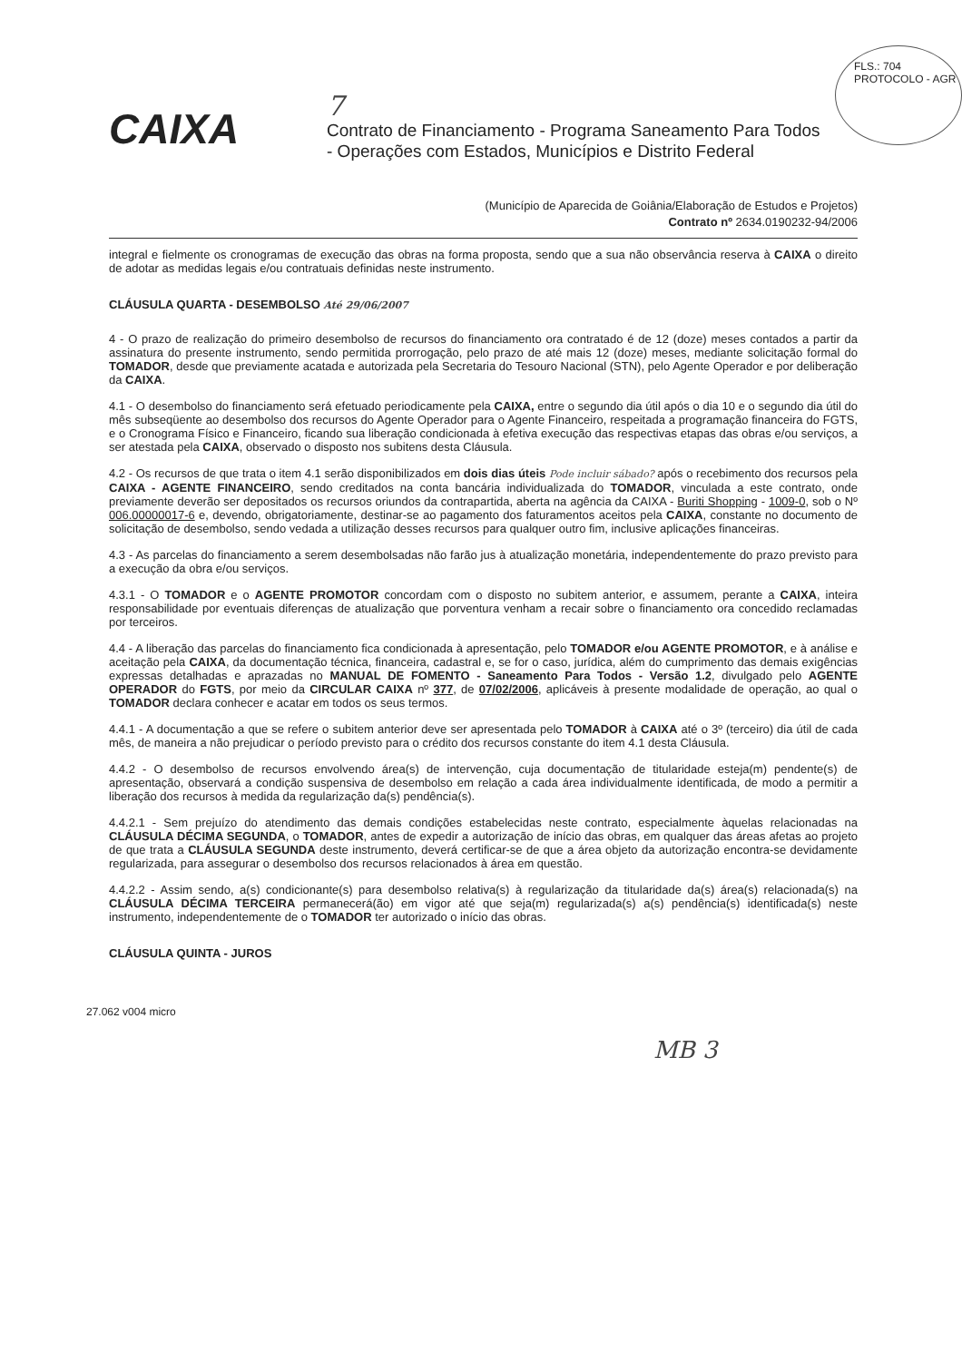FLS.: 704
PROTOCOLO - AGR
CAIXA
7
Contrato de Financiamento - Programa Saneamento Para Todos
- Operações com Estados, Municípios e Distrito Federal
(Município de Aparecida de Goiânia/Elaboração de Estudos e Projetos)
Contrato nº 2634.0190232-94/2006
integral e fielmente os cronogramas de execução das obras na forma proposta, sendo que a sua não observância reserva à CAIXA o direito de adotar as medidas legais e/ou contratuais definidas neste instrumento.
CLÁUSULA QUARTA - DESEMBOLSO Até 29/06/2007
4 - O prazo de realização do primeiro desembolso de recursos do financiamento ora contratado é de 12 (doze) meses contados a partir da assinatura do presente instrumento, sendo permitida prorrogação, pelo prazo de até mais 12 (doze) meses, mediante solicitação formal do TOMADOR, desde que previamente acatada e autorizada pela Secretaria do Tesouro Nacional (STN), pelo Agente Operador e por deliberação da CAIXA.
4.1 - O desembolso do financiamento será efetuado periodicamente pela CAIXA, entre o segundo dia útil após o dia 10 e o segundo dia útil do mês subseqüente ao desembolso dos recursos do Agente Operador para o Agente Financeiro, respeitada a programação financeira do FGTS, e o Cronograma Físico e Financeiro, ficando sua liberação condicionada à efetiva execução das respectivas etapas das obras e/ou serviços, a ser atestada pela CAIXA, observado o disposto nos subitens desta Cláusula.
4.2 - Os recursos de que trata o item 4.1 serão disponibilizados em dois dias úteis Pode incluir sábado? após o recebimento dos recursos pela CAIXA - AGENTE FINANCEIRO, sendo creditados na conta bancária individualizada do TOMADOR, vinculada a este contrato, onde previamente deverão ser depositados os recursos oriundos da contrapartida, aberta na agência da CAIXA - Buriti Shopping - 1009-0, sob o Nº 006.00000017-6 e, devendo, obrigatoriamente, destinar-se ao pagamento dos faturamentos aceitos pela CAIXA, constante no documento de solicitação de desembolso, sendo vedada a utilização desses recursos para qualquer outro fim, inclusive aplicações financeiras.
4.3 - As parcelas do financiamento a serem desembolsadas não farão jus à atualização monetária, independentemente do prazo previsto para a execução da obra e/ou serviços.
4.3.1 - O TOMADOR e o AGENTE PROMOTOR concordam com o disposto no subitem anterior, e assumem, perante a CAIXA, inteira responsabilidade por eventuais diferenças de atualização que porventura venham a recair sobre o financiamento ora concedido reclamadas por terceiros.
4.4 - A liberação das parcelas do financiamento fica condicionada à apresentação, pelo TOMADOR e/ou AGENTE PROMOTOR, e à análise e aceitação pela CAIXA, da documentação técnica, financeira, cadastral e, se for o caso, jurídica, além do cumprimento das demais exigências expressas detalhadas e aprazadas no MANUAL DE FOMENTO - Saneamento Para Todos - Versão 1.2, divulgado pelo AGENTE OPERADOR do FGTS, por meio da CIRCULAR CAIXA nº 377, de 07/02/2006, aplicáveis à presente modalidade de operação, ao qual o TOMADOR declara conhecer e acatar em todos os seus termos.
4.4.1 - A documentação a que se refere o subitem anterior deve ser apresentada pelo TOMADOR à CAIXA até o 3º (terceiro) dia útil de cada mês, de maneira a não prejudicar o período previsto para o crédito dos recursos constante do item 4.1 desta Cláusula.
4.4.2 - O desembolso de recursos envolvendo área(s) de intervenção, cuja documentação de titularidade esteja(m) pendente(s) de apresentação, observará a condição suspensiva de desembolso em relação a cada área individualmente identificada, de modo a permitir a liberação dos recursos à medida da regularização da(s) pendência(s).
4.4.2.1 - Sem prejuízo do atendimento das demais condições estabelecidas neste contrato, especialmente àquelas relacionadas na CLÁUSULA DÉCIMA SEGUNDA, o TOMADOR, antes de expedir a autorização de início das obras, em qualquer das áreas afetas ao projeto de que trata a CLÁUSULA SEGUNDA deste instrumento, deverá certificar-se de que a área objeto da autorização encontra-se devidamente regularizada, para assegurar o desembolso dos recursos relacionados à área em questão.
4.4.2.2 - Assim sendo, a(s) condicionante(s) para desembolso relativa(s) à regularização da titularidade da(s) área(s) relacionada(s) na CLÁUSULA DÉCIMA TERCEIRA permanecerá(ão) em vigor até que seja(m) regularizada(s) a(s) pendência(s) identificada(s) neste instrumento, independentemente de o TOMADOR ter autorizado o início das obras.
CLÁUSULA QUINTA - JUROS
27.062 v004 micro
MB 3